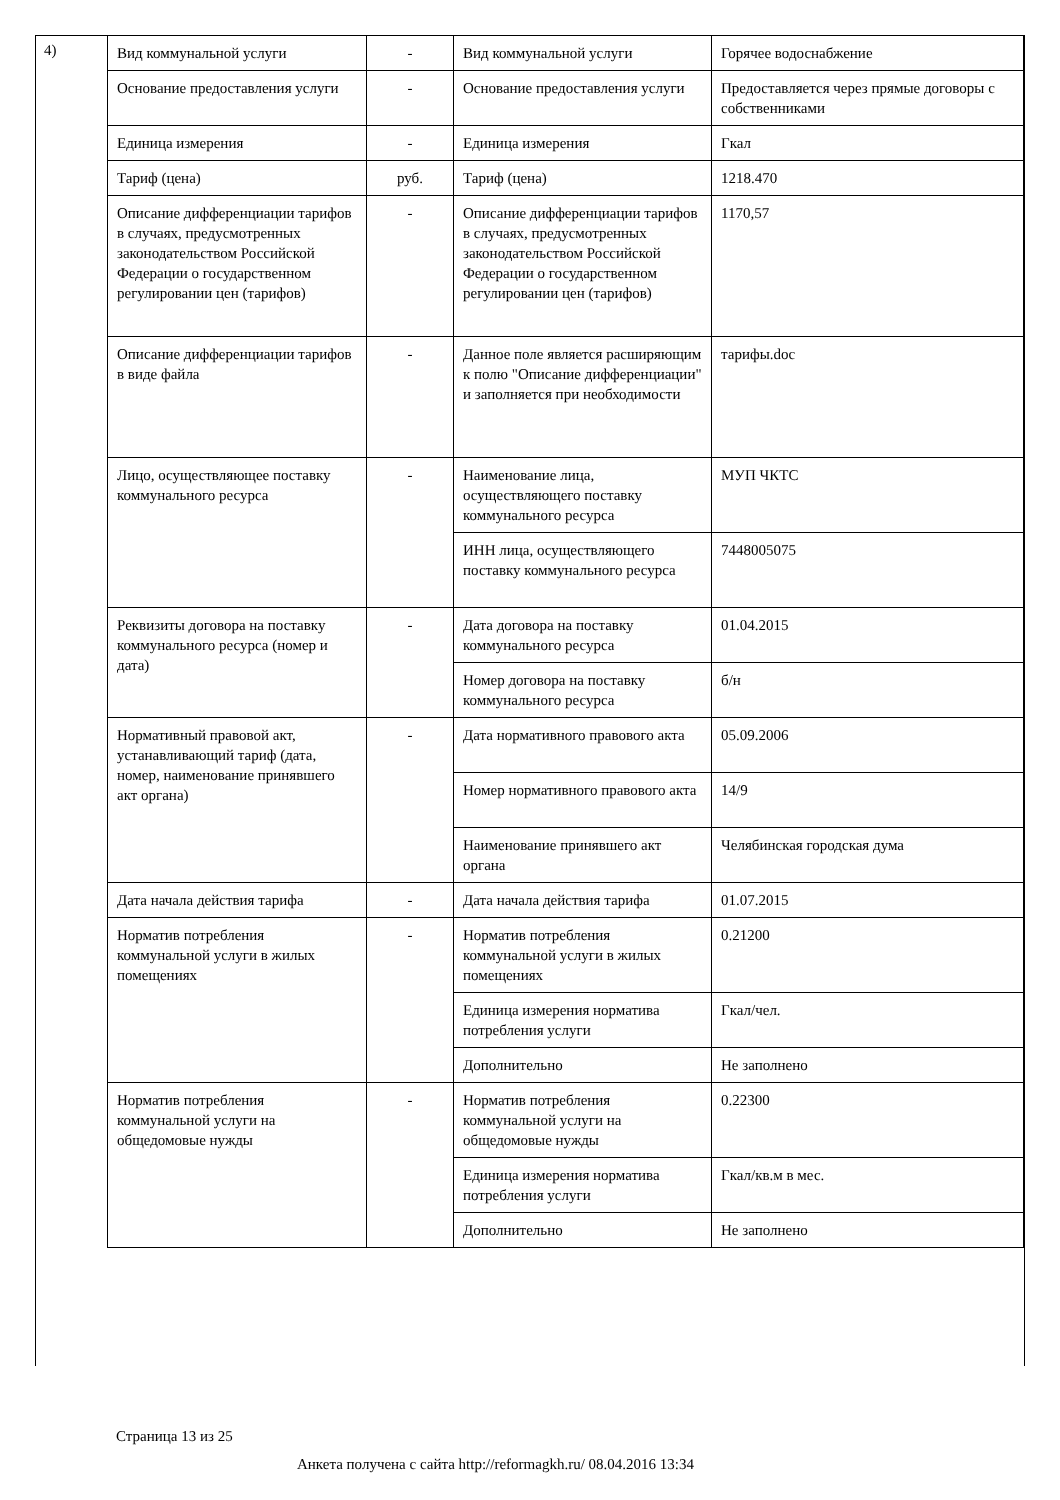4)
| Вид коммунальной услуги | - | Вид коммунальной услуги | Горячее водоснабжение |
| Основание предоставления услуги | - | Основание предоставления услуги | Предоставляется через прямые договоры с собственниками |
| Единица измерения | - | Единица измерения | Гкал |
| Тариф (цена) | руб. | Тариф (цена) | 1218.470 |
| Описание дифференциации тарифов в случаях, предусмотренных законодательством Российской Федерации о государственном регулировании цен (тарифов) | - | Описание дифференциации тарифов в случаях, предусмотренных законодательством Российской Федерации о государственном регулировании цен (тарифов) | 1170,57 |
| Описание дифференциации тарифов в виде файла | - | Данное поле является расширяющим к полю "Описание дифференциации" и заполняется при необходимости | тарифы.doc |
| Лицо, осуществляющее поставку коммунального ресурса | - | Наименование лица, осуществляющего поставку коммунального ресурса | МУП ЧКТС |
| | | ИНН лица, осуществляющего поставку коммунального ресурса | 7448005075 |
| Реквизиты договора на поставку коммунального ресурса (номер и дата) | - | Дата договора на поставку коммунального ресурса | 01.04.2015 |
| | | Номер договора на поставку коммунального ресурса | б/н |
| Нормативный правовой акт, устанавливающий тариф (дата, номер, наименование принявшего акт органа) | - | Дата нормативного правового акта | 05.09.2006 |
| | | Номер нормативного правового акта | 14/9 |
| | | Наименование принявшего акт органа | Челябинская городская дума |
| Дата начала действия тарифа | - | Дата начала действия тарифа | 01.07.2015 |
| Норматив потребления коммунальной услуги в жилых помещениях | - | Норматив потребления коммунальной услуги в жилых помещениях | 0.21200 |
| | | Единица измерения норматива потребления услуги | Гкал/чел. |
| | | Дополнительно | Не заполнено |
| Норматив потребления коммунальной услуги на общедомовые нужды | - | Норматив потребления коммунальной услуги на общедомовые нужды | 0.22300 |
| | | Единица измерения норматива потребления услуги | Гкал/кв.м в мес. |
| | | Дополнительно | Не заполнено |
Страница 13 из 25
Анкета получена с сайта http://reformagkh.ru/ 08.04.2016 13:34